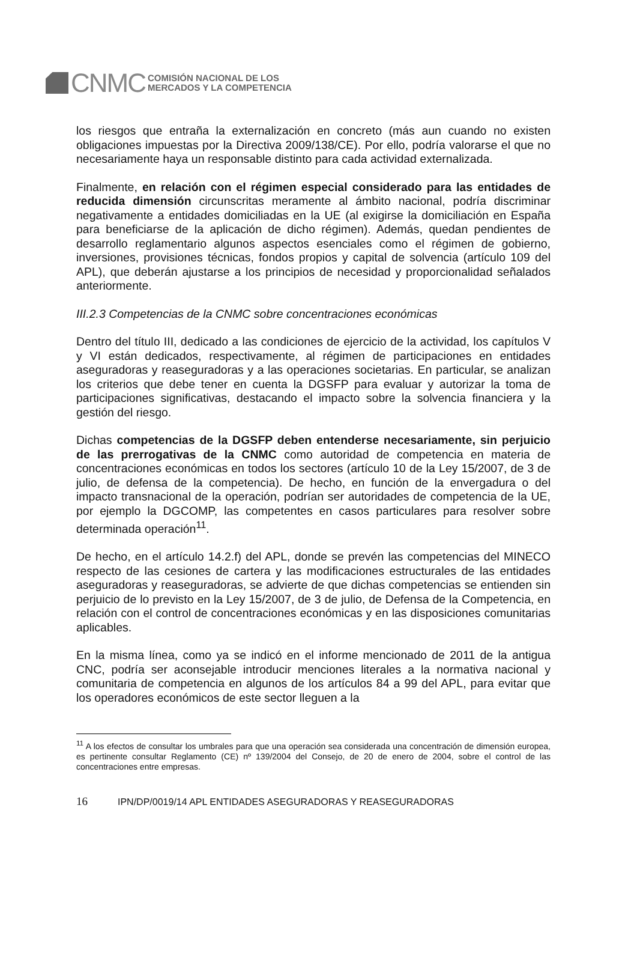CNMC
COMISIÓN NACIONAL DE LOS
MERCADOS Y LA COMPETENCIA
los riesgos que entraña la externalización en concreto (más aun cuando no existen obligaciones impuestas por la Directiva 2009/138/CE). Por ello, podría valorarse el que no necesariamente haya un responsable distinto para cada actividad externalizada.
Finalmente, en relación con el régimen especial considerado para las entidades de reducida dimensión circunscritas meramente al ámbito nacional, podría discriminar negativamente a entidades domiciliadas en la UE (al exigirse la domiciliación en España para beneficiarse de la aplicación de dicho régimen). Además, quedan pendientes de desarrollo reglamentario algunos aspectos esenciales como el régimen de gobierno, inversiones, provisiones técnicas, fondos propios y capital de solvencia (artículo 109 del APL), que deberán ajustarse a los principios de necesidad y proporcionalidad señalados anteriormente.
III.2.3 Competencias de la CNMC sobre concentraciones económicas
Dentro del título III, dedicado a las condiciones de ejercicio de la actividad, los capítulos V y VI están dedicados, respectivamente, al régimen de participaciones en entidades aseguradoras y reaseguradoras y a las operaciones societarias. En particular, se analizan los criterios que debe tener en cuenta la DGSFP para evaluar y autorizar la toma de participaciones significativas, destacando el impacto sobre la solvencia financiera y la gestión del riesgo.
Dichas competencias de la DGSFP deben entenderse necesariamente, sin perjuicio de las prerrogativas de la CNMC como autoridad de competencia en materia de concentraciones económicas en todos los sectores (artículo 10 de la Ley 15/2007, de 3 de julio, de defensa de la competencia). De hecho, en función de la envergadura o del impacto transnacional de la operación, podrían ser autoridades de competencia de la UE, por ejemplo la DGCOMP, las competentes en casos particulares para resolver sobre determinada operación<sup>11</sup>.
De hecho, en el artículo 14.2.f) del APL, donde se prevén las competencias del MINECO respecto de las cesiones de cartera y las modificaciones estructurales de las entidades aseguradoras y reaseguradoras, se advierte de que dichas competencias se entienden sin perjuicio de lo previsto en la Ley 15/2007, de 3 de julio, de Defensa de la Competencia, en relación con el control de concentraciones económicas y en las disposiciones comunitarias aplicables.
En la misma línea, como ya se indicó en el informe mencionado de 2011 de la antigua CNC, podría ser aconsejable introducir menciones literales a la normativa nacional y comunitaria de competencia en algunos de los artículos 84 a 99 del APL, para evitar que los operadores económicos de este sector lleguen a la
<sup>11</sup> A los efectos de consultar los umbrales para que una operación sea considerada una concentración de dimensión europea, es pertinente consultar Reglamento (CE) nº 139/2004 del Consejo, de 20 de enero de 2004, sobre el control de las concentraciones entre empresas.
16 IPN/DP/0019/14 APL ENTIDADES ASEGURADORAS Y REASEGURADORAS